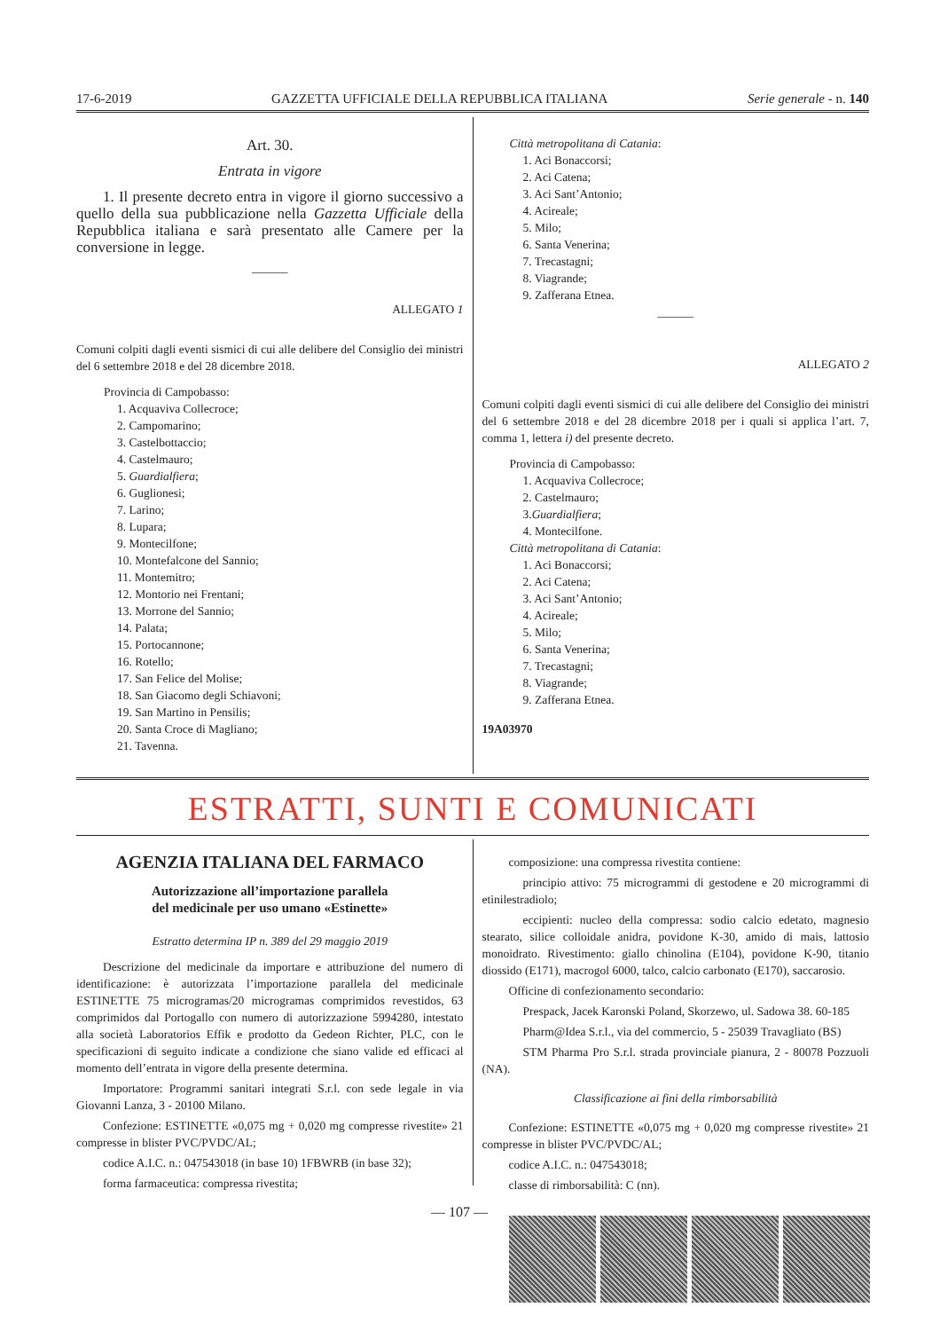17-6-2019 GAZZETTA UFFICIALE DELLA REPUBBLICA ITALIANA Serie generale - n. 140
Art. 30.
Entrata in vigore
1. Il presente decreto entra in vigore il giorno successivo a quello della sua pubblicazione nella Gazzetta Ufficiale della Repubblica italiana e sarà presentato alle Camere per la conversione in legge.
______
ALLEGATO 1
Comuni colpiti dagli eventi sismici di cui alle delibere del Consiglio dei ministri del 6 settembre 2018 e del 28 dicembre 2018.
Provincia di Campobasso:
1. Acquaviva Collecroce;
2. Campomarino;
3. Castelbottaccio;
4. Castelmauro;
5. Guardialfiera;
6. Guglionesi;
7. Larino;
8. Lupara;
9. Montecilfone;
10. Montefalcone del Sannio;
11. Montemitro;
12. Montorio nei Frentani;
13. Morrone del Sannio;
14. Palata;
15. Portocannone;
16. Rotello;
17. San Felice del Molise;
18. San Giacomo degli Schiavoni;
19. San Martino in Pensilis;
20. Santa Croce di Magliano;
21. Tavenna.
Città metropolitana di Catania:
1. Aci Bonaccorsi;
2. Aci Catena;
3. Aci Sant’Antonio;
4. Acireale;
5. Milo;
6. Santa Venerina;
7. Trecastagni;
8. Viagrande;
9. Zafferana Etnea.
______
ALLEGATO 2
Comuni colpiti dagli eventi sismici di cui alle delibere del Consiglio dei ministri del 6 settembre 2018 e del 28 dicembre 2018 per i quali si applica l’art. 7, comma 1, lettera i) del presente decreto.
Provincia di Campobasso:
1. Acquaviva Collecroce;
2. Castelmauro;
3.Guardialfiera;
4. Montecilfone.
Città metropolitana di Catania:
1. Aci Bonaccorsi;
2. Aci Catena;
3. Aci Sant’Antonio;
4. Acireale;
5. Milo;
6. Santa Venerina;
7. Trecastagni;
8. Viagrande;
9. Zafferana Etnea.
19A03970
ESTRATTI, SUNTI E COMUNICATI
AGENZIA ITALIANA DEL FARMACO
Autorizzazione all’importazione parallela
del medicinale per uso umano «Estinette»
Estratto determina IP n. 389 del 29 maggio 2019
Descrizione del medicinale da importare e attribuzione del numero di identificazione: è autorizzata l’importazione parallela del medicinale ESTINETTE 75 microgramas/20 microgramas comprimidos revestidos, 63 comprimidos dal Portogallo con numero di autorizzazione 5994280, intestato alla società Laboratorios Effik e prodotto da Gedeon Richter, PLC, con le specificazioni di seguito indicate a condizione che siano valide ed efficaci al momento dell’entrata in vigore della presente determina.
Importatore: Programmi sanitari integrati S.r.l. con sede legale in via Giovanni Lanza, 3 - 20100 Milano.
Confezione: ESTINETTE «0,075 mg + 0,020 mg compresse rivestite» 21 compresse in blister PVC/PVDC/AL;
codice A.I.C. n.: 047543018 (in base 10) 1FBWRB (in base 32);
forma farmaceutica: compressa rivestita;
composizione: una compressa rivestita contiene:
principio attivo: 75 microgrammi di gestodene e 20 microgrammi di etinilestradiolo;
eccipienti: nucleo della compressa: sodio calcio edetato, magnesio stearato, silice colloidale anidra, povidone K-30, amido di mais, lattosio monoidrato. Rivestimento: giallo chinolina (E104), povidone K-90, titanio diossido (E171), macrogol 6000, talco, calcio carbonato (E170), saccarosio.
Officine di confezionamento secondario:
Prespack, Jacek Karonski Poland, Skorzewo, ul. Sadowa 38. 60-185
Pharm@Idea S.r.l., via del commercio, 5 - 25039 Travagliato (BS)
STM Pharma Pro S.r.l. strada provinciale pianura, 2 - 80078 Pozzuoli (NA).
Classificazione ai fini della rimborsabilità
Confezione: ESTINETTE «0,075 mg + 0,020 mg compresse rivestite» 21 compresse in blister PVC/PVDC/AL;
codice A.I.C. n.: 047543018;
classe di rimborsabilità: C (nn).
— 107 —